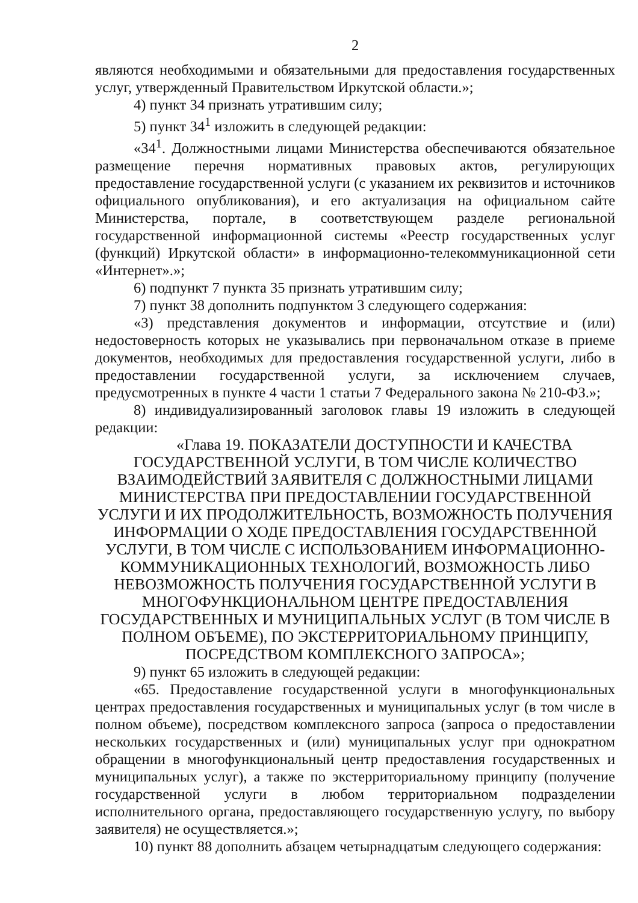2
являются необходимыми и обязательными для предоставления государственных услуг, утвержденный Правительством Иркутской области.»;
4) пункт 34 признать утратившим силу;
5) пункт 34<sup>1</sup> изложить в следующей редакции:
«34<sup>1</sup>. Должностными лицами Министерства обеспечиваются обязательное размещение перечня нормативных правовых актов, регулирующих предоставление государственной услуги (с указанием их реквизитов и источников официального опубликования), и его актуализация на официальном сайте Министерства, портале, в соответствующем разделе региональной государственной информационной системы «Реестр государственных услуг (функций) Иркутской области» в информационно-телекоммуникационной сети «Интернет».»;
6) подпункт 7 пункта 35 признать утратившим силу;
7) пункт 38 дополнить подпунктом 3 следующего содержания:
«3) представления документов и информации, отсутствие и (или) недостоверность которых не указывались при первоначальном отказе в приеме документов, необходимых для предоставления государственной услуги, либо в предоставлении государственной услуги, за исключением случаев, предусмотренных в пункте 4 части 1 статьи 7 Федерального закона № 210-ФЗ.»;
8) индивидуализированный заголовок главы 19 изложить в следующей редакции:
«Глава 19. ПОКАЗАТЕЛИ ДОСТУПНОСТИ И КАЧЕСТВА
ГОСУДАРСТВЕННОЙ УСЛУГИ, В ТОМ ЧИСЛЕ КОЛИЧЕСТВО
ВЗАИМОДЕЙСТВИЙ ЗАЯВИТЕЛЯ С ДОЛЖНОСТНЫМИ ЛИЦАМИ
МИНИСТЕРСТВА ПРИ ПРЕДОСТАВЛЕНИИ ГОСУДАРСТВЕННОЙ
УСЛУГИ И ИХ ПРОДОЛЖИТЕЛЬНОСТЬ, ВОЗМОЖНОСТЬ ПОЛУЧЕНИЯ
ИНФОРМАЦИИ О ХОДЕ ПРЕДОСТАВЛЕНИЯ ГОСУДАРСТВЕННОЙ
УСЛУГИ, В ТОМ ЧИСЛЕ С ИСПОЛЬЗОВАНИЕМ ИНФОРМАЦИОННО-
КОММУНИКАЦИОННЫХ ТЕХНОЛОГИЙ, ВОЗМОЖНОСТЬ ЛИБО
НЕВОЗМОЖНОСТЬ ПОЛУЧЕНИЯ ГОСУДАРСТВЕННОЙ УСЛУГИ В
МНОГОФУНКЦИОНАЛЬНОМ ЦЕНТРЕ ПРЕДОСТАВЛЕНИЯ
ГОСУДАРСТВЕННЫХ И МУНИЦИПАЛЬНЫХ УСЛУГ (В ТОМ ЧИСЛЕ В
ПОЛНОМ ОБЪЕМЕ), ПО ЭКСТЕРРИТОРИАЛЬНОМУ ПРИНЦИПУ,
ПОСРЕДСТВОМ КОМПЛЕКСНОГО ЗАПРОСА»;
9) пункт 65 изложить в следующей редакции:
«65. Предоставление государственной услуги в многофункциональных центрах предоставления государственных и муниципальных услуг (в том числе в полном объеме), посредством комплексного запроса (запроса о предоставлении нескольких государственных и (или) муниципальных услуг при однократном обращении в многофункциональный центр предоставления государственных и муниципальных услуг), а также по экстерриториальному принципу (получение государственной услуги в любом территориальном подразделении исполнительного органа, предоставляющего государственную услугу, по выбору заявителя) не осуществляется.»;
10) пункт 88 дополнить абзацем четырнадцатым следующего содержания: